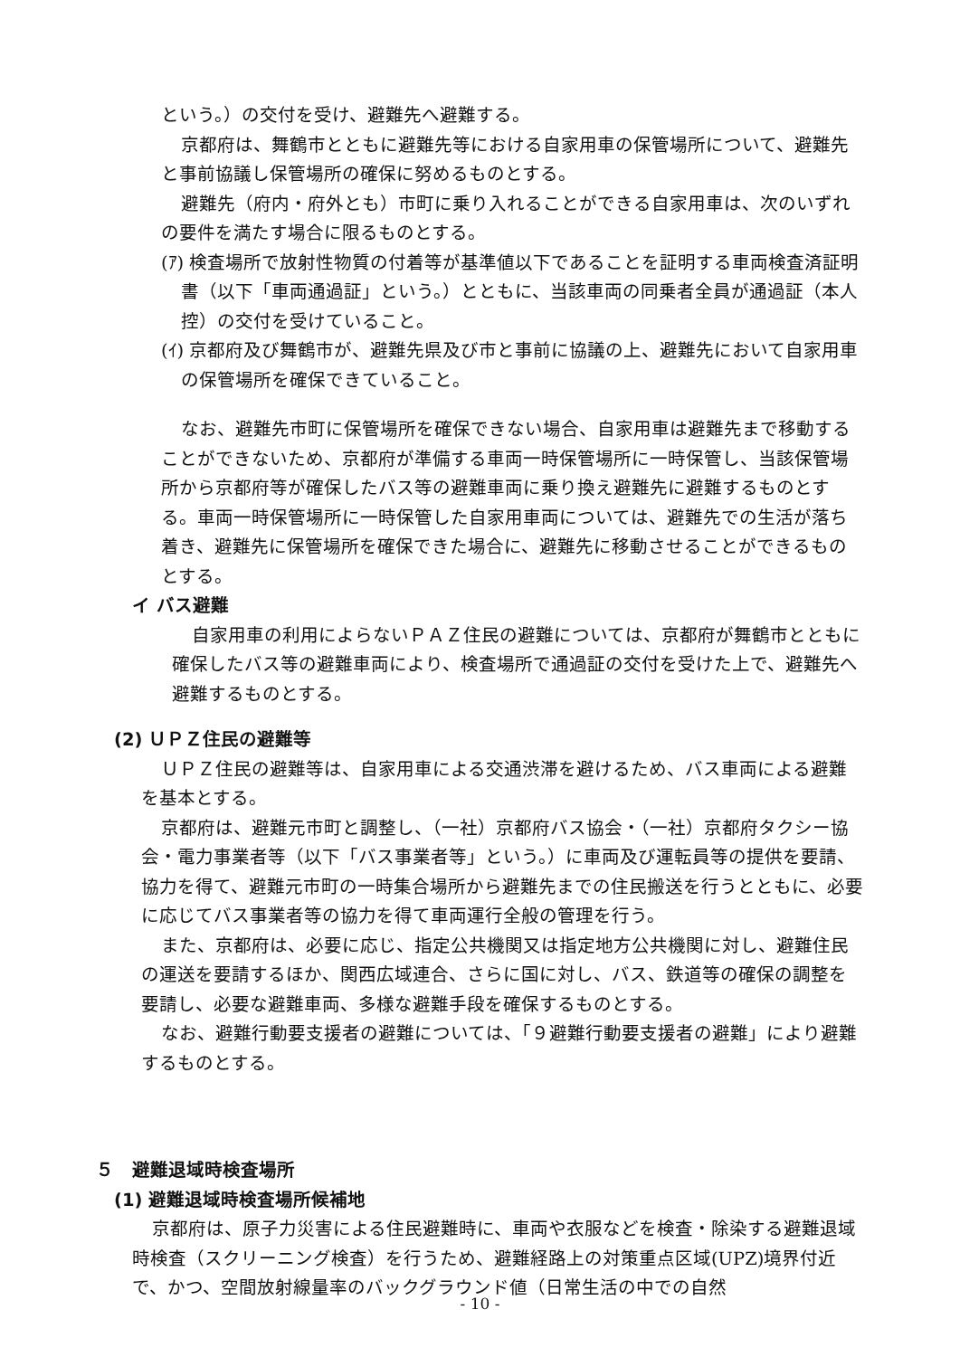という。）の交付を受け、避難先へ避難する。
京都府は、舞鶴市とともに避難先等における自家用車の保管場所について、避難先と事前協議し保管場所の確保に努めるものとする。
避難先（府内・府外とも）市町に乗り入れることができる自家用車は、次のいずれの要件を満たす場合に限るものとする。
(ｱ) 検査場所で放射性物質の付着等が基準値以下であることを証明する車両検査済証明書（以下「車両通過証」という。）とともに、当該車両の同乗者全員が通過証（本人控）の交付を受けていること。
(ｲ) 京都府及び舞鶴市が、避難先県及び市と事前に協議の上、避難先において自家用車の保管場所を確保できていること。
なお、避難先市町に保管場所を確保できない場合、自家用車は避難先まで移動することができないため、京都府が準備する車両一時保管場所に一時保管し、当該保管場所から京都府等が確保したバス等の避難車両に乗り換え避難先に避難するものとする。車両一時保管場所に一時保管した自家用車両については、避難先での生活が落ち着き、避難先に保管場所を確保できた場合に、避難先に移動させることができるものとする。
イ バス避難
自家用車の利用によらないＰＡＺ住民の避難については、京都府が舞鶴市とともに確保したバス等の避難車両により、検査場所で通過証の交付を受けた上で、避難先へ避難するものとする。
(2) ＵＰＺ住民の避難等
ＵＰＺ住民の避難等は、自家用車による交通渋滞を避けるため、バス車両による避難を基本とする。
京都府は、避難元市町と調整し、（一社）京都府バス協会・（一社）京都府タクシー協会・電力事業者等（以下「バス事業者等」という。）に車両及び運転員等の提供を要請、協力を得て、避難元市町の一時集合場所から避難先までの住民搬送を行うとともに、必要に応じてバス事業者等の協力を得て車両運行全般の管理を行う。
また、京都府は、必要に応じ、指定公共機関又は指定地方公共機関に対し、避難住民の運送を要請するほか、関西広域連合、さらに国に対し、バス、鉄道等の確保の調整を要請し、必要な避難車両、多様な避難手段を確保するものとする。
なお、避難行動要支援者の避難については、「９避難行動要支援者の避難」により避難するものとする。
５　避難退域時検査場所
(1) 避難退域時検査場所候補地
京都府は、原子力災害による住民避難時に、車両や衣服などを検査・除染する避難退域時検査（スクリーニング検査）を行うため、避難経路上の対策重点区域(UPZ)境界付近で、かつ、空間放射線量率のバックグラウンド値（日常生活の中での自然
- 10 -